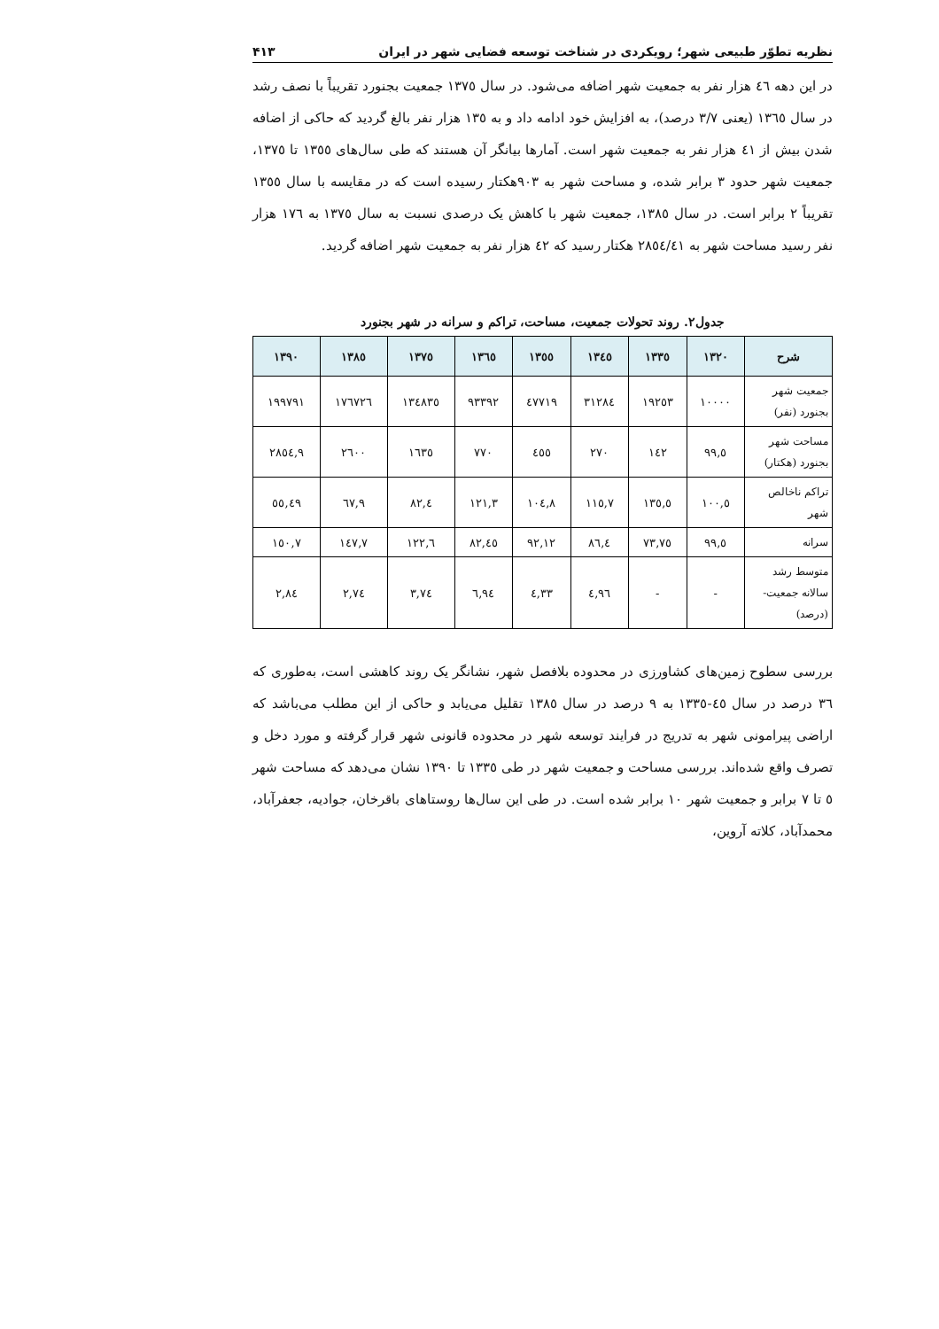نظریه تطوّر طبیعی شهر؛ رویکردی در شناخت توسعه فضایی شهر در ایران ۴۱۳
در این دهه ٤٦ هزار نفر به جمعیت شهر اضافه می‌شود. در سال ١٣٧٥ جمعیت بجنورد تقریباً با نصف رشد در سال ١٣٦٥ (یعنی ٣/٧ درصد)، به افزایش خود ادامه داد و به ١٣٥ هزار نفر بالغ گردید که حاکی از اضافه شدن بیش از ٤١ هزار نفر به جمعیت شهر است. آمارها بیانگر آن هستند که طی سال‌های ١٣٥٥ تا ١٣٧٥، جمعیت شهر حدود ٣ برابر شده، و مساحت شهر به ٩٠٣هکتار رسیده است که در مقایسه با سال ١٣٥٥ تقریباً ٢ برابر است. در سال ١٣٨٥، جمعیت شهر با کاهش یک درصدی نسبت به سال ١٣٧٥ به ١٧٦ هزار نفر رسید مساحت شهر به ٢٨٥٤/٤١ هکتار رسید که ٤٢ هزار نفر به جمعیت شهر اضافه گردید.
جدول۲. روند تحولات جمعیت، مساحت، تراکم و سرانه در شهر بجنورد
| شرح | ١٣٢٠ | ١٣٣٥ | ١٣٤٥ | ١٣٥٥ | ١٣٦٥ | ١٣٧٥ | ١٣٨٥ | ١٣٩٠ |
| --- | --- | --- | --- | --- | --- | --- | --- | --- |
| جمعیت شهر بجنورد (نفر) | ١٠٠٠٠ | ١٩٢٥٣ | ٣١٢٨٤ | ٤٧٧١٩ | ٩٣٣٩٢ | ١٣٤٨٣٥ | ١٧٦٧٢٦ | ١٩٩٧٩١ |
| مساحت شهر بجنورد (هکتار) | ٩٩,٥ | ١٤٢ | ٢٧٠ | ٤٥٥ | ٧٧٠ | ١٦٣٥ | ٢٦٠٠ | ٢٨٥٤,٩ |
| تراکم ناخالص شهر | ١٠٠,٥ | ١٣٥,٥ | ١١٥,٧ | ١٠٤,٨ | ١٢١,٣ | ٨٢,٤ | ٦٧,٩ | ٥٥,٤٩ |
| سرانه | ٩٩,٥ | ٧٣,٧٥ | ٨٦,٤ | ٩٢,١٢ | ٨٢,٤٥ | ١٢٢,٦ | ١٤٧,٧ | ١٥٠,٧ |
| متوسط رشد سالانه جمعیت- (درصد) | - | - | ٤,٩٦ | ٤,٣٣ | ٦,٩٤ | ٣,٧٤ | ٢,٧٤ | ٢,٨٤ |
بررسی سطوح زمین‌های کشاورزی در محدوده بلافصل شهر، نشانگر یک روند کاهشی است، به‌طوری که ٣٦ درصد در سال ٤٥-١٣٣٥ به ٩ درصد در سال ١٣٨٥ تقلیل می‌یابد و حاکی از این مطلب می‌باشد که اراضی پیرامونی شهر به تدریج در فرایند توسعه شهر در محدوده قانونی شهر قرار گرفته و مورد دخل و تصرف واقع شده‌اند. بررسی مساحت و جمعیت شهر در طی ١٣٣٥ تا ١٣٩٠ نشان می‌دهد که مساحت شهر ٥ تا ٧ برابر و جمعیت شهر ١٠ برابر شده است. در طی این سال‌ها روستاهای باقرخان، جوادیه، جعفرآباد، محمدآباد، کلاته آروین،